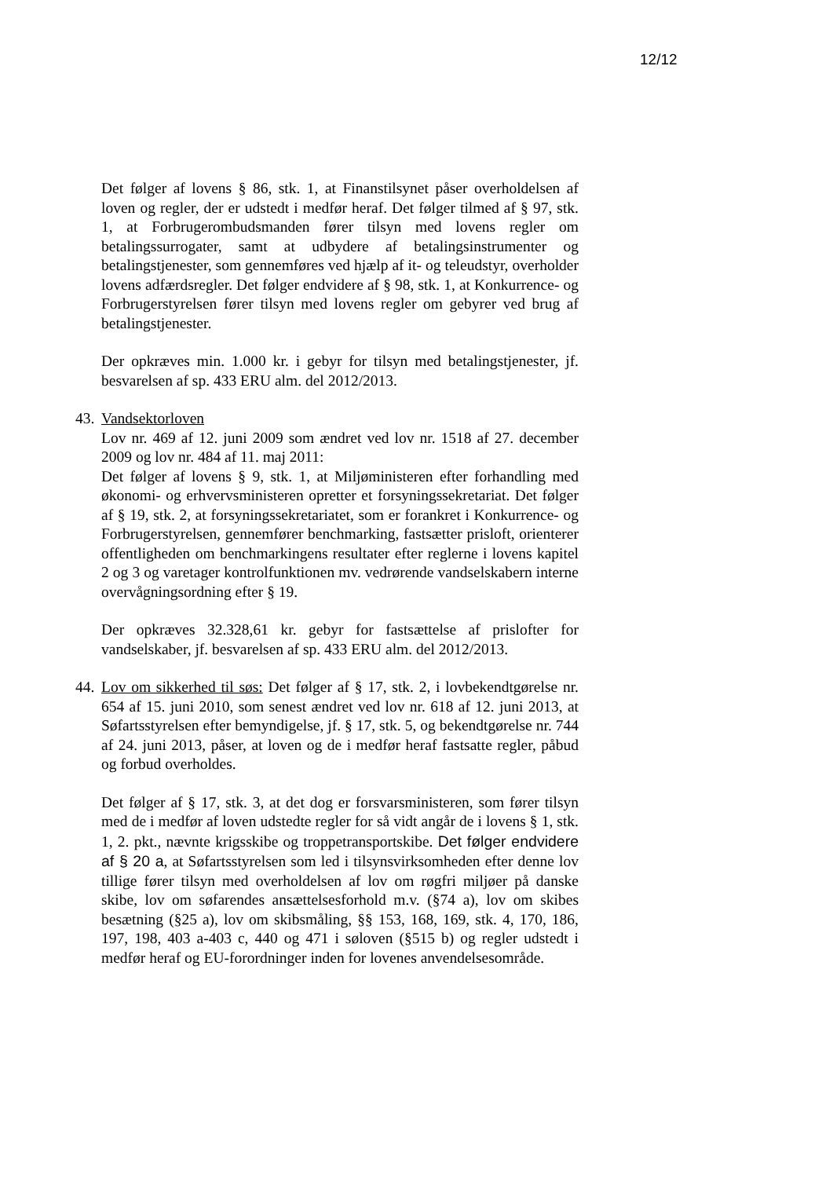12/12
Det følger af lovens § 86, stk. 1, at Finanstilsynet påser overholdelsen af loven og regler, der er udstedt i medfør heraf. Det følger tilmed af § 97, stk. 1, at Forbrugerombudsmanden fører tilsyn med lovens regler om betalingssurrogater, samt at udbydere af betalingsinstrumenter og betalingstjenester, som gennemføres ved hjælp af it- og teleudstyr, overholder lovens adfærdsregler. Det følger endvidere af § 98, stk. 1, at Konkurrence- og Forbrugerstyrelsen fører tilsyn med lovens regler om gebyrer ved brug af betalingstjenester.
Der opkræves min. 1.000 kr. i gebyr for tilsyn med betalingstjenester, jf. besvarelsen af sp. 433 ERU alm. del 2012/2013.
43.
Vandsektorloven
Lov nr. 469 af 12. juni 2009 som ændret ved lov nr. 1518 af 27. december 2009 og lov nr. 484 af 11. maj 2011:
Det følger af lovens § 9, stk. 1, at Miljøministeren efter forhandling med økonomi- og erhvervsministeren opretter et forsyningssekretariat. Det følger af § 19, stk. 2, at forsyningssekretariatet, som er forankret i Konkurrence- og Forbrugerstyrelsen, gennemfører benchmarking, fastsætter prisloft, orienterer offentligheden om benchmarkingens resultater efter reglerne i lovens kapitel 2 og 3 og varetager kontrolfunktionen mv. vedrørende vandselskabern interne overvågningsordning efter § 19.
Der opkræves 32.328,61 kr. gebyr for fastsættelse af prislofter for vandselskaber, jf. besvarelsen af sp. 433 ERU alm. del 2012/2013.
44.
Lov om sikkerhed til søs: Det følger af § 17, stk. 2, i lovbekendtgørelse nr. 654 af 15. juni 2010, som senest ændret ved lov nr. 618 af 12. juni 2013, at Søfartsstyrelsen efter bemyndigelse, jf. § 17, stk. 5, og bekendtgørelse nr. 744 af 24. juni 2013, påser, at loven og de i medfør heraf fastsatte regler, påbud og forbud overholdes.
Det følger af § 17, stk. 3, at det dog er forsvarsministeren, som fører tilsyn med de i medfør af loven udstedte regler for så vidt angår de i lovens § 1, stk. 1, 2. pkt., nævnte krigsskibe og troppetransportskibe. Det følger endvidere af § 20 a, at Søfartsstyrelsen som led i tilsynsvirksomheden efter denne lov tillige fører tilsyn med overholdelsen af lov om røgfri miljøer på danske skibe, lov om søfarendes ansættelsesforhold m.v. (§74 a), lov om skibes besætning (§25 a), lov om skibsmåling, §§ 153, 168, 169, stk. 4, 170, 186, 197, 198, 403 a-403 c, 440 og 471 i søloven (§515 b) og regler udstedt i medfør heraf og EU-forordninger inden for lovenes anvendelsesområde.